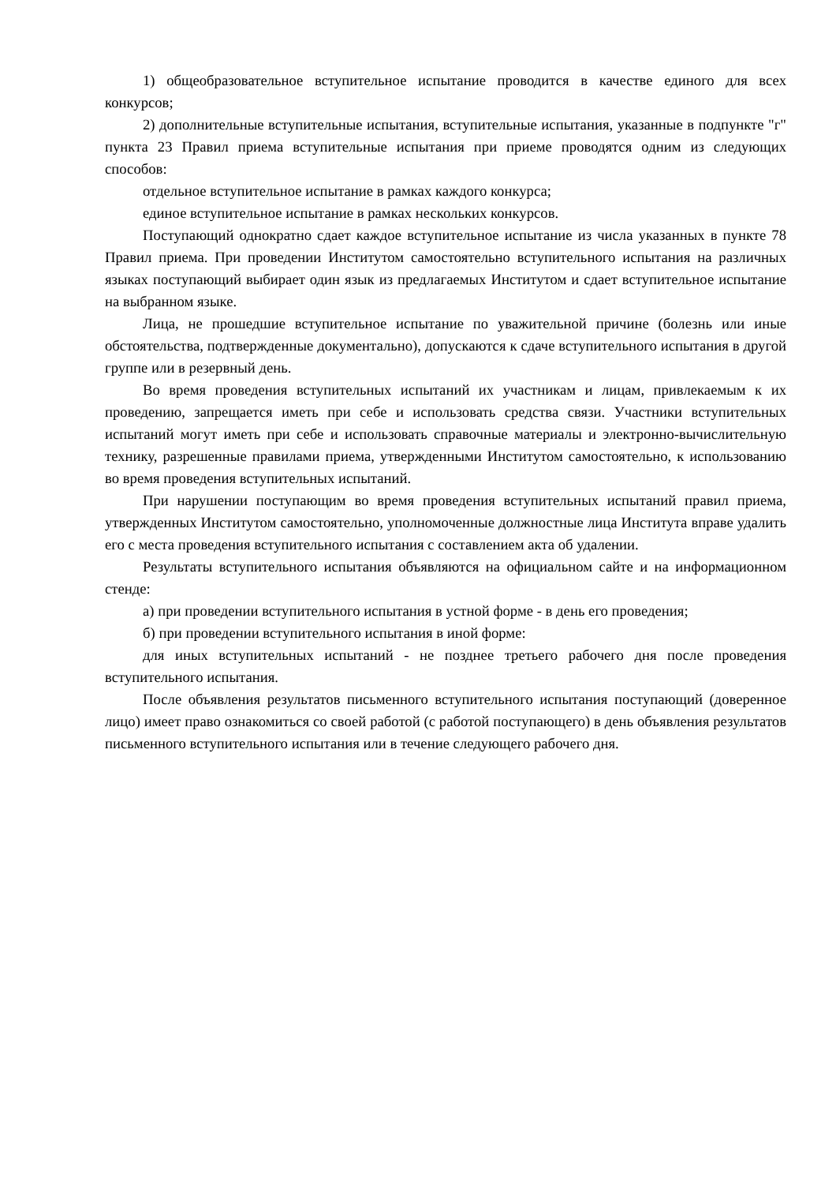1) общеобразовательное вступительное испытание проводится в качестве единого для всех конкурсов;
2) дополнительные вступительные испытания, вступительные испытания, указанные в подпункте "г" пункта 23 Правил приема вступительные испытания при приеме проводятся одним из следующих способов:
отдельное вступительное испытание в рамках каждого конкурса;
единое вступительное испытание в рамках нескольких конкурсов.
Поступающий однократно сдает каждое вступительное испытание из числа указанных в пункте 78 Правил приема. При проведении Институтом самостоятельно вступительного испытания на различных языках поступающий выбирает один язык из предлагаемых Институтом и сдает вступительное испытание на выбранном языке.
Лица, не прошедшие вступительное испытание по уважительной причине (болезнь или иные обстоятельства, подтвержденные документально), допускаются к сдаче вступительного испытания в другой группе или в резервный день.
Во время проведения вступительных испытаний их участникам и лицам, привлекаемым к их проведению, запрещается иметь при себе и использовать средства связи. Участники вступительных испытаний могут иметь при себе и использовать справочные материалы и электронно-вычислительную технику, разрешенные правилами приема, утвержденными Институтом самостоятельно, к использованию во время проведения вступительных испытаний.
При нарушении поступающим во время проведения вступительных испытаний правил приема, утвержденных Институтом самостоятельно, уполномоченные должностные лица Института вправе удалить его с места проведения вступительного испытания с составлением акта об удалении.
Результаты вступительного испытания объявляются на официальном сайте и на информационном стенде:
а) при проведении вступительного испытания в устной форме - в день его проведения;
б) при проведении вступительного испытания в иной форме:
для иных вступительных испытаний - не позднее третьего рабочего дня после проведения вступительного испытания.
После объявления результатов письменного вступительного испытания поступающий (доверенное лицо) имеет право ознакомиться со своей работой (с работой поступающего) в день объявления результатов письменного вступительного испытания или в течение следующего рабочего дня.